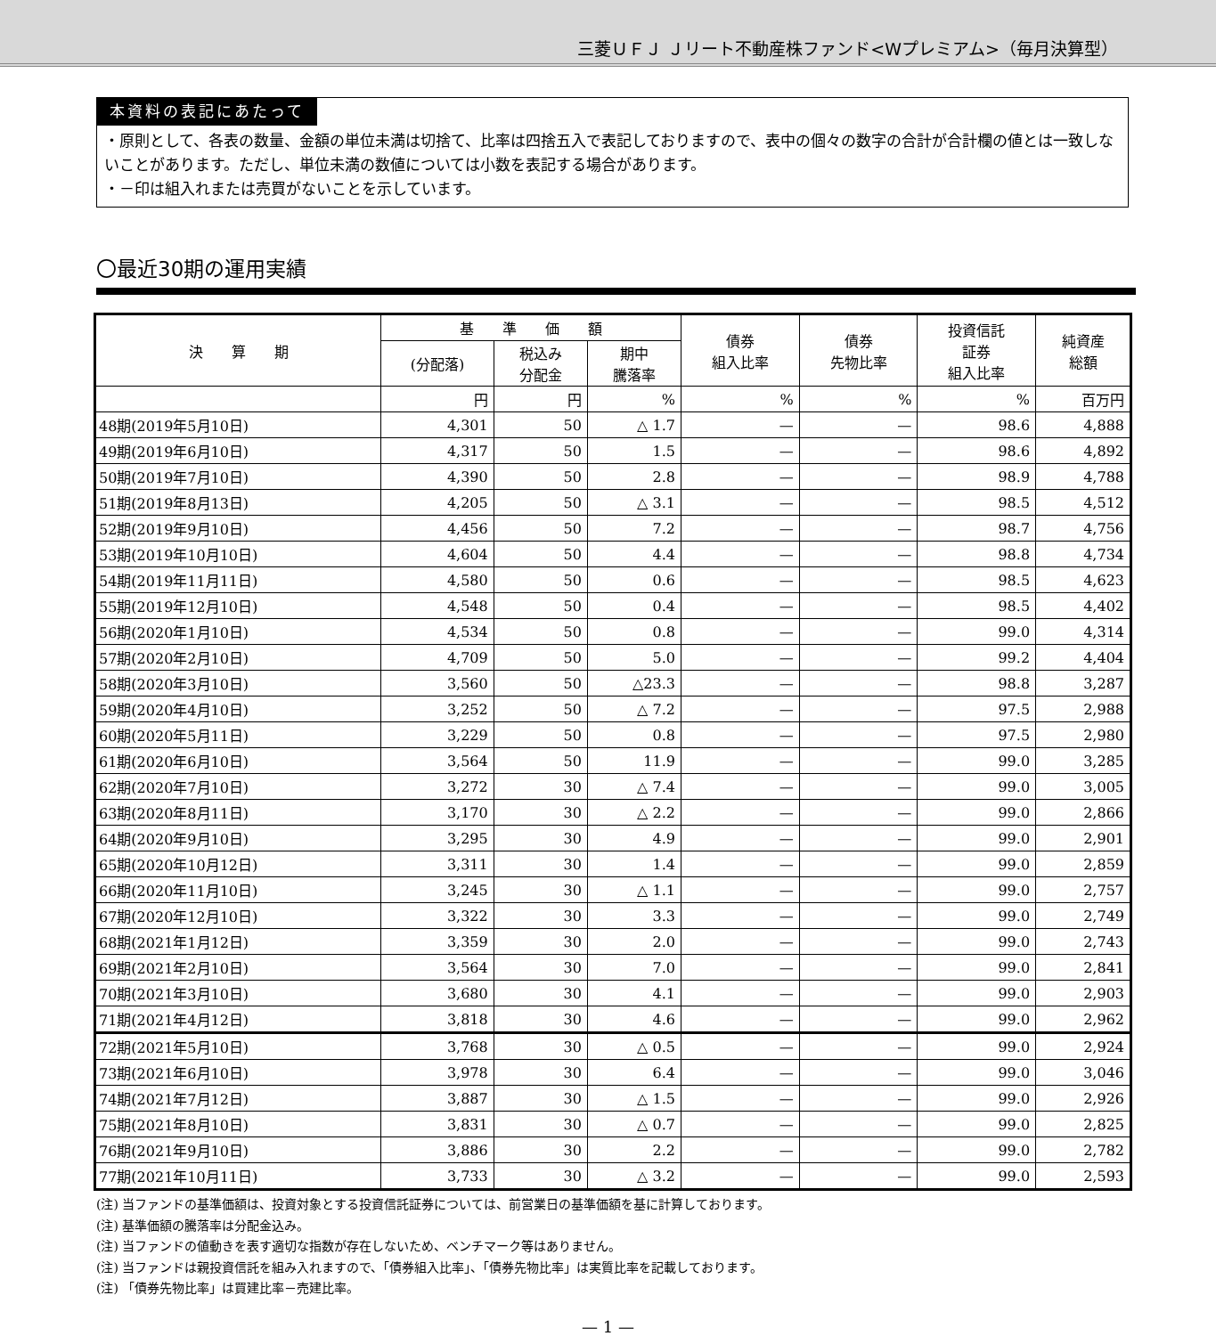三菱ＵＦＪ Ｊリート不動産株ファンド<Wプレミアム>（毎月決算型）
本資料の表記にあたって
・原則として、各表の数量、金額の単位未満は切捨て、比率は四捨五入で表記しておりますので、表中の個々の数字の合計が合計欄の値とは一致しないことがあります。ただし、単位未満の数値については小数を表記する場合があります。
・－印は組入れまたは売買がないことを示しています。
〇最近30期の運用実績
| 決 算 期 | 基 準 価 額 | | | 債券 組入比率 | 債券 先物比率 | 投資信託 証券 組入比率 | 純資産 総額 |
| --- | --- | --- | --- | --- | --- | --- | --- |
| | (分配落) | 税込み 分配金 | 期中 騰落率 | | | | |
| | 円 | 円 | % | % | % | % | 百万円 |
| 48期(2019年5月10日) | 4,301 | 50 | △ 1.7 | — | — | 98.6 | 4,888 |
| 49期(2019年6月10日) | 4,317 | 50 | 1.5 | — | — | 98.6 | 4,892 |
| 50期(2019年7月10日) | 4,390 | 50 | 2.8 | — | — | 98.9 | 4,788 |
| 51期(2019年8月13日) | 4,205 | 50 | △ 3.1 | — | — | 98.5 | 4,512 |
| 52期(2019年9月10日) | 4,456 | 50 | 7.2 | — | — | 98.7 | 4,756 |
| 53期(2019年10月10日) | 4,604 | 50 | 4.4 | — | — | 98.8 | 4,734 |
| 54期(2019年11月11日) | 4,580 | 50 | 0.6 | — | — | 98.5 | 4,623 |
| 55期(2019年12月10日) | 4,548 | 50 | 0.4 | — | — | 98.5 | 4,402 |
| 56期(2020年1月10日) | 4,534 | 50 | 0.8 | — | — | 99.0 | 4,314 |
| 57期(2020年2月10日) | 4,709 | 50 | 5.0 | — | — | 99.2 | 4,404 |
| 58期(2020年3月10日) | 3,560 | 50 | △23.3 | — | — | 98.8 | 3,287 |
| 59期(2020年4月10日) | 3,252 | 50 | △ 7.2 | — | — | 97.5 | 2,988 |
| 60期(2020年5月11日) | 3,229 | 50 | 0.8 | — | — | 97.5 | 2,980 |
| 61期(2020年6月10日) | 3,564 | 50 | 11.9 | — | — | 99.0 | 3,285 |
| 62期(2020年7月10日) | 3,272 | 30 | △ 7.4 | — | — | 99.0 | 3,005 |
| 63期(2020年8月11日) | 3,170 | 30 | △ 2.2 | — | — | 99.0 | 2,866 |
| 64期(2020年9月10日) | 3,295 | 30 | 4.9 | — | — | 99.0 | 2,901 |
| 65期(2020年10月12日) | 3,311 | 30 | 1.4 | — | — | 99.0 | 2,859 |
| 66期(2020年11月10日) | 3,245 | 30 | △ 1.1 | — | — | 99.0 | 2,757 |
| 67期(2020年12月10日) | 3,322 | 30 | 3.3 | — | — | 99.0 | 2,749 |
| 68期(2021年1月12日) | 3,359 | 30 | 2.0 | — | — | 99.0 | 2,743 |
| 69期(2021年2月10日) | 3,564 | 30 | 7.0 | — | — | 99.0 | 2,841 |
| 70期(2021年3月10日) | 3,680 | 30 | 4.1 | — | — | 99.0 | 2,903 |
| 71期(2021年4月12日) | 3,818 | 30 | 4.6 | — | — | 99.0 | 2,962 |
| 72期(2021年5月10日) | 3,768 | 30 | △ 0.5 | — | — | 99.0 | 2,924 |
| 73期(2021年6月10日) | 3,978 | 30 | 6.4 | — | — | 99.0 | 3,046 |
| 74期(2021年7月12日) | 3,887 | 30 | △ 1.5 | — | — | 99.0 | 2,926 |
| 75期(2021年8月10日) | 3,831 | 30 | △ 0.7 | — | — | 99.0 | 2,825 |
| 76期(2021年9月10日) | 3,886 | 30 | 2.2 | — | — | 99.0 | 2,782 |
| 77期(2021年10月11日) | 3,733 | 30 | △ 3.2 | — | — | 99.0 | 2,593 |
(注) 当ファンドの基準価額は、投資対象とする投資信託証券については、前営業日の基準価額を基に計算しております。
(注) 基準価額の騰落率は分配金込み。
(注) 当ファンドの値動きを表す適切な指数が存在しないため、ベンチマーク等はありません。
(注) 当ファンドは親投資信託を組み入れますので、「債券組入比率」、「債券先物比率」は実質比率を記載しております。
(注) 「債券先物比率」は買建比率－売建比率。
— 1 —